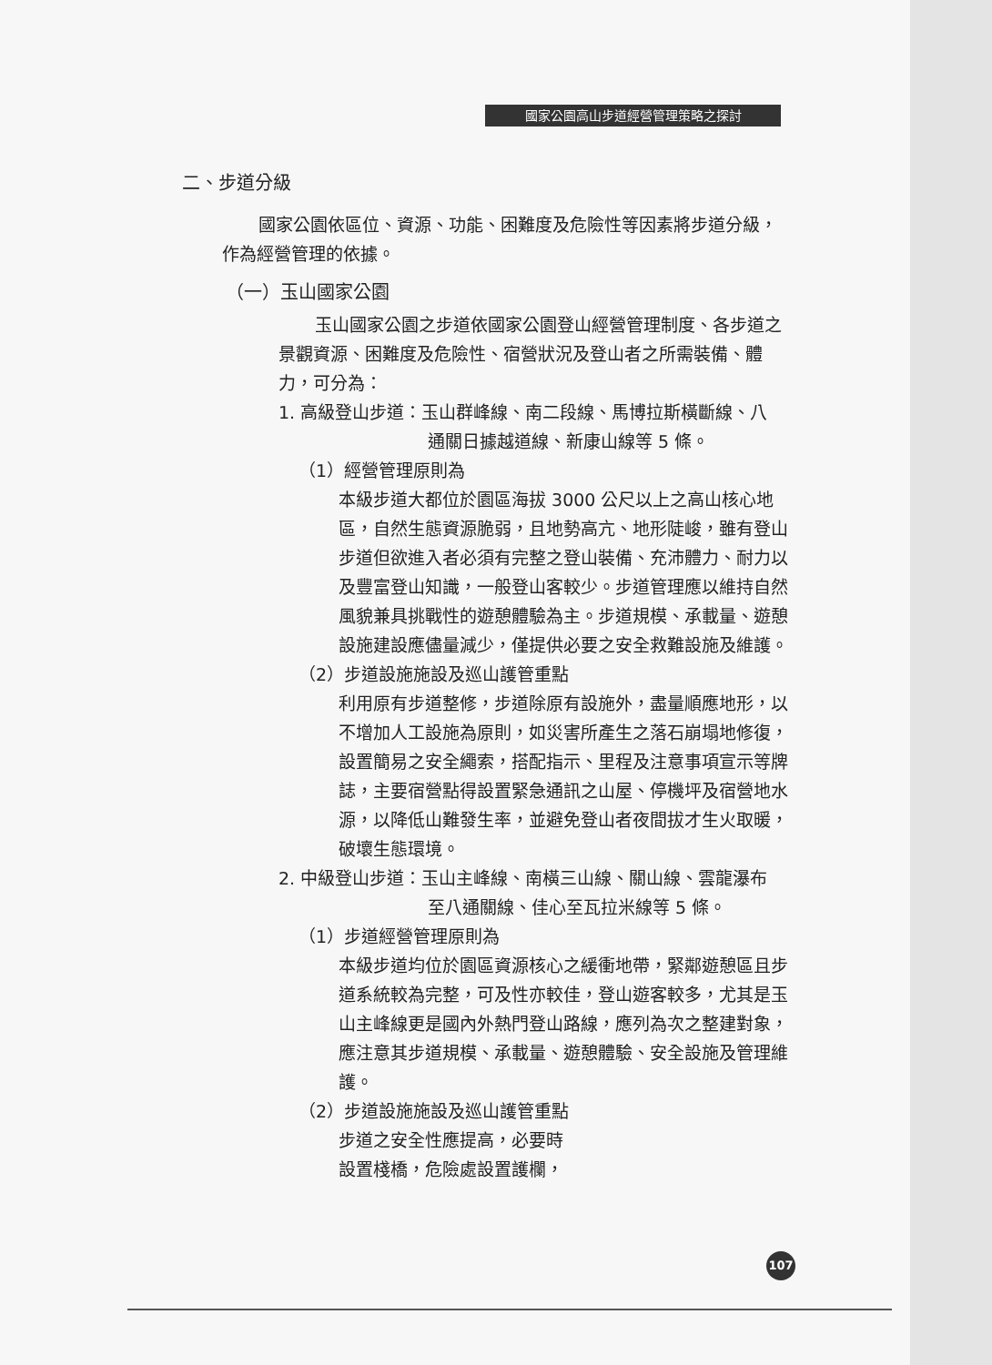國家公園高山步道經營管理策略之探討
二、步道分級
國家公園依區位、資源、功能、困難度及危險性等因素將步道分級，作為經營管理的依據。
（一）玉山國家公園
玉山國家公園之步道依國家公園登山經營管理制度、各步道之景觀資源、困難度及危險性、宿營狀況及登山者之所需裝備、體力，可分為：
1. 高級登山步道：玉山群峰線、南二段線、馬博拉斯橫斷線、八
通關日據越道線、新康山線等 5 條。
（1）經營管理原則為
本級步道大都位於園區海拔 3000 公尺以上之高山核心地區，自然生態資源脆弱，且地勢高亢、地形陡峻，雖有登山步道但欲進入者必須有完整之登山裝備、充沛體力、耐力以及豐富登山知識，一般登山客較少。步道管理應以維持自然風貌兼具挑戰性的遊憩體驗為主。步道規模、承載量、遊憩設施建設應儘量減少，僅提供必要之安全救難設施及維護。
（2）步道設施施設及巡山護管重點
利用原有步道整修，步道除原有設施外，盡量順應地形，以不增加人工設施為原則，如災害所產生之落石崩塌地修復，設置簡易之安全繩索，搭配指示、里程及注意事項宣示等牌誌，主要宿營點得設置緊急通訊之山屋、停機坪及宿營地水源，以降低山難發生率，並避免登山者夜間拔才生火取暖，破壞生態環境。
2. 中級登山步道：玉山主峰線、南橫三山線、關山線、雲龍瀑布
至八通關線、佳心至瓦拉米線等 5 條。
（1）步道經營管理原則為
本級步道均位於園區資源核心之緩衝地帶，緊鄰遊憩區且步道系統較為完整，可及性亦較佳，登山遊客較多，尤其是玉山主峰線更是國內外熱門登山路線，應列為次之整建對象，應注意其步道規模、承載量、遊憩體驗、安全設施及管理維護。
（2）步道設施施設及巡山護管重點
步道之安全性應提高，必要時
設置棧橋，危險處設置護欄，
107